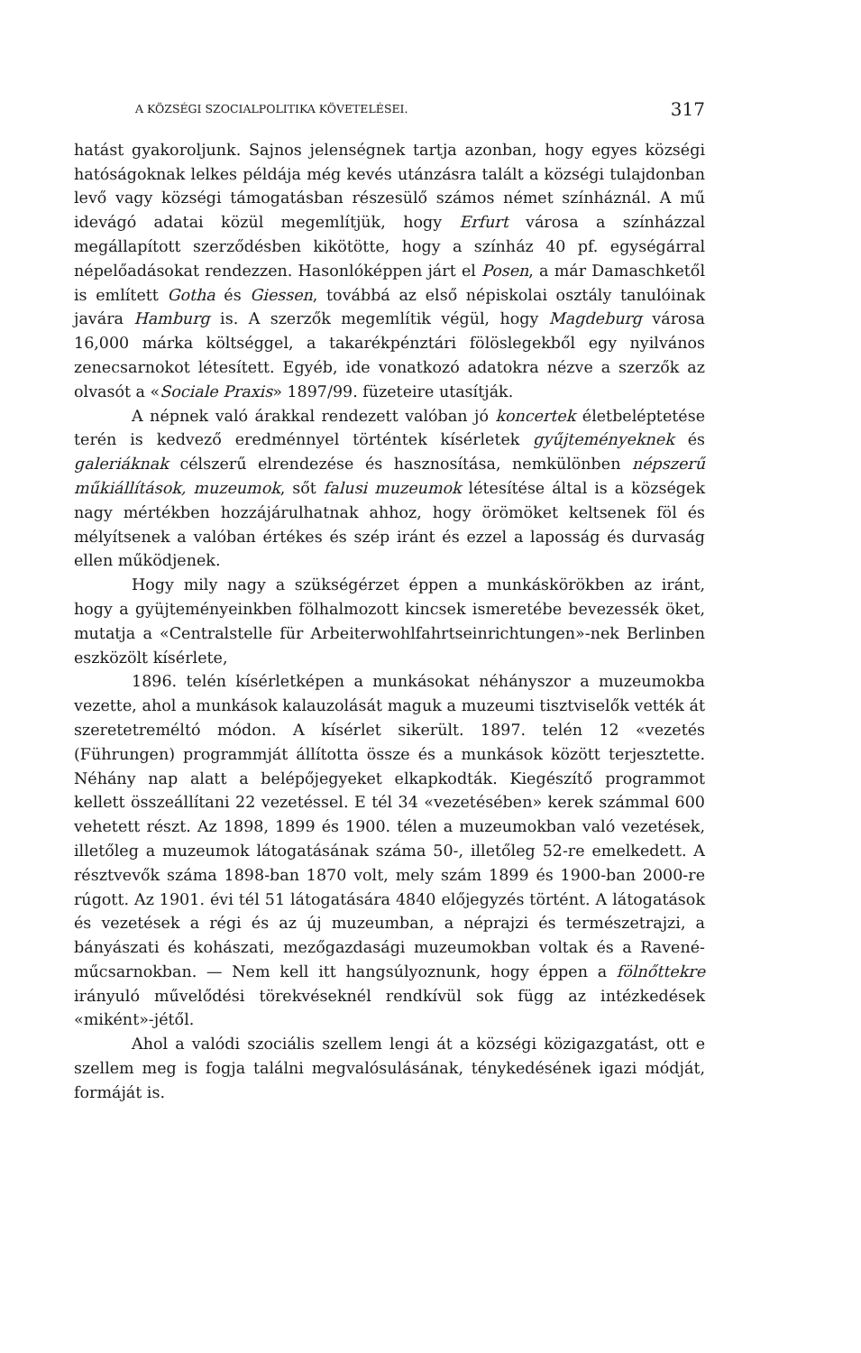A KÖZSÉGI SZOCIALPOLITIKA KÖVETELÉSEI. 317
hatást gyakoroljunk. Sajnos jelenségnek tartja azonban, hogy egyes községi hatóságoknak lelkes példája még kevés utánzásra talált a községi tulajdonban levő vagy községi támogatásban részesülő számos német színháznál. A mű idevágó adatai közül megemlítjük, hogy Erfurt városa a színházzal megállapított szerződésben kikötötte, hogy a színház 40 pf. egységárral népelőadásokat rendezzen. Hasonlóképpen járt el Posen, a már Damaschketől is említett Gotha és Giessen, továbbá az első népiskolai osztály tanulóinak javára Hamburg is. A szerzők megemlítik végül, hogy Magdeburg városa 16,000 márka költséggel, a takarékpénztári fölöslegekből egy nyilvános zenecsarnokot létesített. Egyéb, ide vonatkozó adatokra nézve a szerzők az olvasót a «Sociale Praxis» 1897/99. füzeteire utasítják.
A népnek való árakkal rendezett valóban jó koncertek életbeléptetése terén is kedvező eredménnyel történtek kísérletek gyűjteményeknek és galeriáknak célszerű elrendezése és hasznosítása, nemkülönben népszerű műkiállítások, muzeumok, sőt falusi muzeumok létesítése által is a községek nagy mértékben hozzájárulhatnak ahhoz, hogy örömöket keltsenek föl és mélyítsenek a valóban értékes és szép iránt és ezzel a laposság és durvaság ellen működjenek.
Hogy mily nagy a szükségérzet éppen a munkáskörökben az iránt, hogy a gyüjteményeinkben fölhalmozott kincsek ismeretébe bevezessék öket, mutatja a «Centralstelle für Arbeiterwohlfahrtseinrichtungen»-nek Berlinben eszközölt kísérlete,
1896. telén kísérletképen a munkásokat néhányszor a muzeumokba vezette, ahol a munkások kalauzolását maguk a muzeumi tisztviselők vették át szeretetreméltó módon. A kísérlet sikerült. 1897. telén 12 «vezetés (Führungen) programmját állította össze és a munkások között terjesztette. Néhány nap alatt a belépőjegyeket elkapkodták. Kiegészítő programmot kellett összeállítani 22 vezetéssel. E tél 34 «vezetésében» kerek számmal 600 vehetett részt. Az 1898, 1899 és 1900. télen a muzeumokban való vezetések, illetőleg a muzeumok látogatásának száma 50-, illetőleg 52-re emelkedett. A résztvevők száma 1898-ban 1870 volt, mely szám 1899 és 1900-ban 2000-re rúgott. Az 1901. évi tél 51 látogatására 4840 előjegyzés történt. A látogatások és vezetések a régi és az új muzeumban, a néprajzi és természetrajzi, a bányászati és kohászati, mezőgazdasági muzeumokban voltak és a Ravené-műcsarnokban. — Nem kell itt hangsúlyoznunk, hogy éppen a fölnőttekre irányuló művelődési törekvéseknél rendkívül sok függ az intézkedések «miként»-jétől.
Ahol a valódi szociális szellem lengi át a községi közigazgatást, ott e szellem meg is fogja találni megvalósulásának, ténykedésének igazi módját, formáját is.